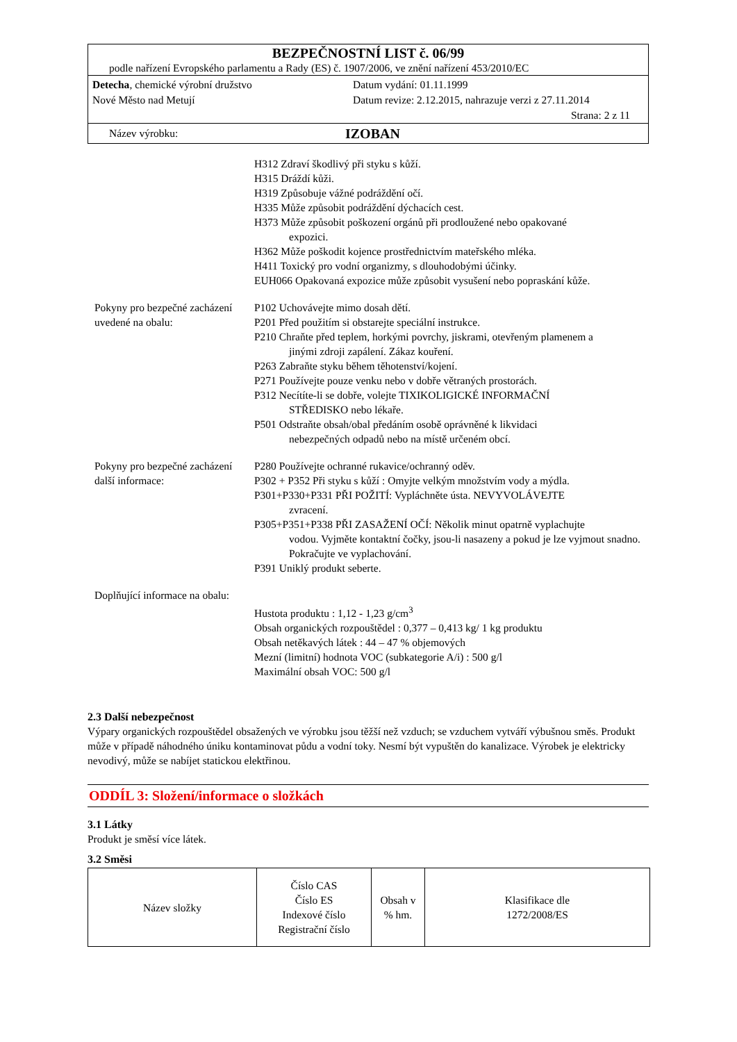BEZPEČNOSTNÍ LIST č. 06/99
podle nařízení Evropského parlamentu a Rady (ES) č. 1907/2006, ve znění nařízení 453/2010/EC
Detecha, chemické výrobní družstvo
Nové Město nad Metují
Datum vydání: 01.11.1999
Datum revize: 2.12.2015, nahrazuje verzi z 27.11.2014
Strana: 2 z 11
Název výrobku:
IZOBAN
H312 Zdraví škodlivý při styku s kůží.
H315 Dráždí kůži.
H319 Způsobuje vážné podráždění očí.
H335 Může způsobit podráždění dýchacích cest.
H373 Může způsobit poškození orgánů při prodloužené nebo opakované
expozici.
H362 Může poškodit kojence prostřednictvím mateřského mléka.
H411 Toxický pro vodní organizmy, s dlouhodobými účinky.
EUH066 Opakovaná expozice může způsobit vysušení nebo popraskání kůže.
Pokyny pro bezpečné zacházení uvedené na obalu:
P102 Uchovávejte mimo dosah dětí.
P201 Před použitím si obstarejte speciální instrukce.
P210 Chraňte před teplem, horkými povrchy, jiskrami, otevřeným plamenem a
jinými zdroji zapálení. Zákaz kouření.
P263 Zabraňte styku během těhotenství/kojení.
P271 Používejte pouze venku nebo v dobře větraných prostorách.
P312 Necítíte-li se dobře, volejte TIXIKOLIGICKÉ INFORMAČNÍ
STŘEDISKO nebo lékaře.
P501 Odstraňte obsah/obal předáním osobě oprávněné k likvidaci
nebezpečných odpadů nebo na místě určeném obcí.
Pokyny pro bezpečné zacházení další informace:
P280 Používejte ochranné rukavice/ochranný oděv.
P302 + P352 Při styku s kůží : Omyjte velkým množstvím vody a mýdla.
P301+P330+P331 PŘI POŽITÍ: Vypláchněte ústa. NEVYVOLÁVEJTE
zvracení.
P305+P351+P338 PŘI ZASAŽENÍ OČÍ: Několik minut opatrně vyplachujte
vodou. Vyjměte kontaktní čočky, jsou-li nasazeny a pokud je lze vyjmout snadno. Pokračujte ve vyplachování.
P391 Uniklý produkt seberte.
Doplňující informace na obalu:
Hustota produktu : 1,12 - 1,23 g/cm<sup>3</sup>
Obsah organických rozpouštědel : 0,377 – 0,413 kg/ 1 kg produktu
Obsah netěkavých látek : 44 – 47 % objemových
Mezní (limitní) hodnota VOC (subkategorie A/i) : 500 g/l
Maximální obsah VOC: 500 g/l
2.3 Další nebezpečnost
Výpary organických rozpouštědel obsažených ve výrobku jsou těžší než vzduch; se vzduchem vytváří výbušnou směs. Produkt může v případě náhodného úniku kontaminovat půdu a vodní toky. Nesmí být vypuštěn do kanalizace. Výrobek je elektricky nevodivý, může se nabíjet statickou elektřinou.
ODDÍL 3: Složení/informace o složkách
3.1 Látky
Produkt je směsí více látek.
3.2 Směsi
| Název složky | Číslo CAS Číslo ES Indexové číslo Registrační číslo | Obsah v % hm. | Klasifikace dle 1272/2008/ES |